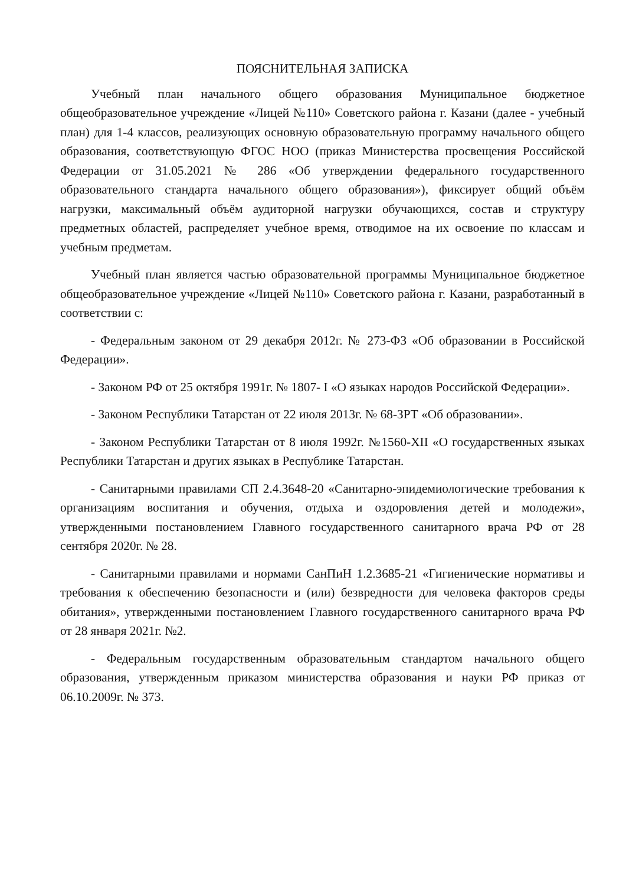ПОЯСНИТЕЛЬНАЯ ЗАПИСКА
Учебный план начального общего образования Муниципальное бюджетное общеобразовательное учреждение «Лицей №110» Советского района г. Казани (далее - учебный план) для 1-4 классов, реализующих основную образовательную программу начального общего образования, соответствующую ФГОС НОО (приказ Министерства просвещения Российской Федерации от 31.05.2021 № 286 «Об утверждении федерального государственного образовательного стандарта начального общего образования»), фиксирует общий объём нагрузки, максимальный объём аудиторной нагрузки обучающихся, состав и структуру предметных областей, распределяет учебное время, отводимое на их освоение по классам и учебным предметам.
Учебный план является частью образовательной программы Муниципальное бюджетное общеобразовательное учреждение «Лицей №110» Советского района г. Казани, разработанный в соответствии с:
- Федеральным законом от 29 декабря 2012г. № 273-ФЗ «Об образовании в Российской Федерации».
- Законом РФ от 25 октября 1991г. № 1807- I «О языках народов Российской Федерации».
- Законом Республики Татарстан от 22 июля 2013г. № 68-ЗРТ «Об образовании».
- Законом Республики Татарстан от 8 июля 1992г. №1560-XII «О государственных языках Республики Татарстан и других языках в Республике Татарстан.
- Санитарными правилами СП 2.4.3648-20 «Санитарно-эпидемиологические требования к организациям воспитания и обучения, отдыха и оздоровления детей и молодежи», утвержденными постановлением Главного государственного санитарного врача РФ от 28 сентября 2020г. № 28.
- Санитарными правилами и нормами СанПиН 1.2.3685-21 «Гигиенические нормативы и требования к обеспечению безопасности и (или) безвредности для человека факторов среды обитания», утвержденными постановлением Главного государственного санитарного врача РФ от 28 января 2021г. №2.
- Федеральным государственным образовательным стандартом начального общего образования, утвержденным приказом министерства образования и науки РФ приказ от 06.10.2009г. № 373.